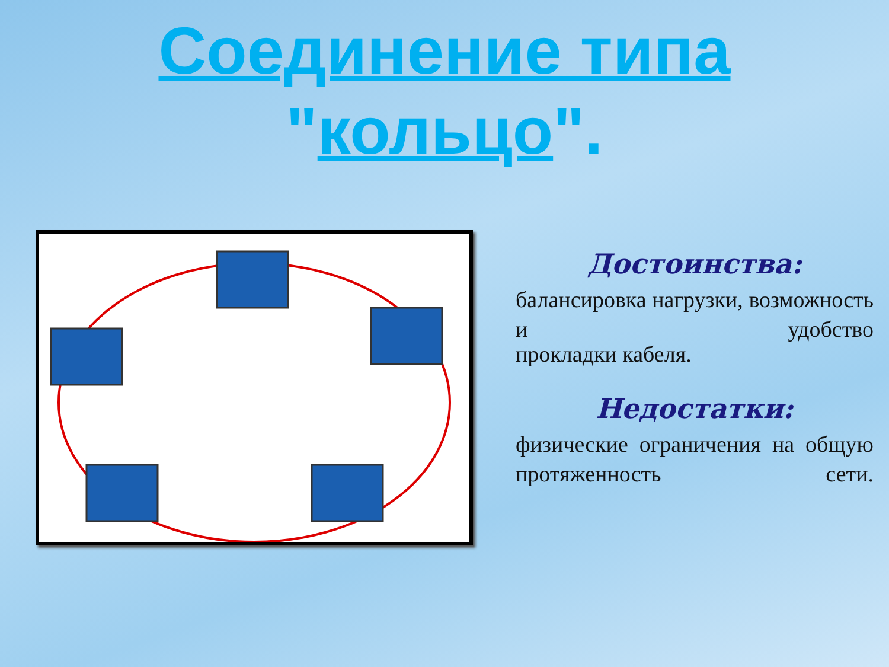Соединение типа
"кольцо".
Достоинства:
балансировка нагрузки, возможность и удобство
прокладки кабеля.
Недостатки:
физические ограничения на общую протяженность сети.